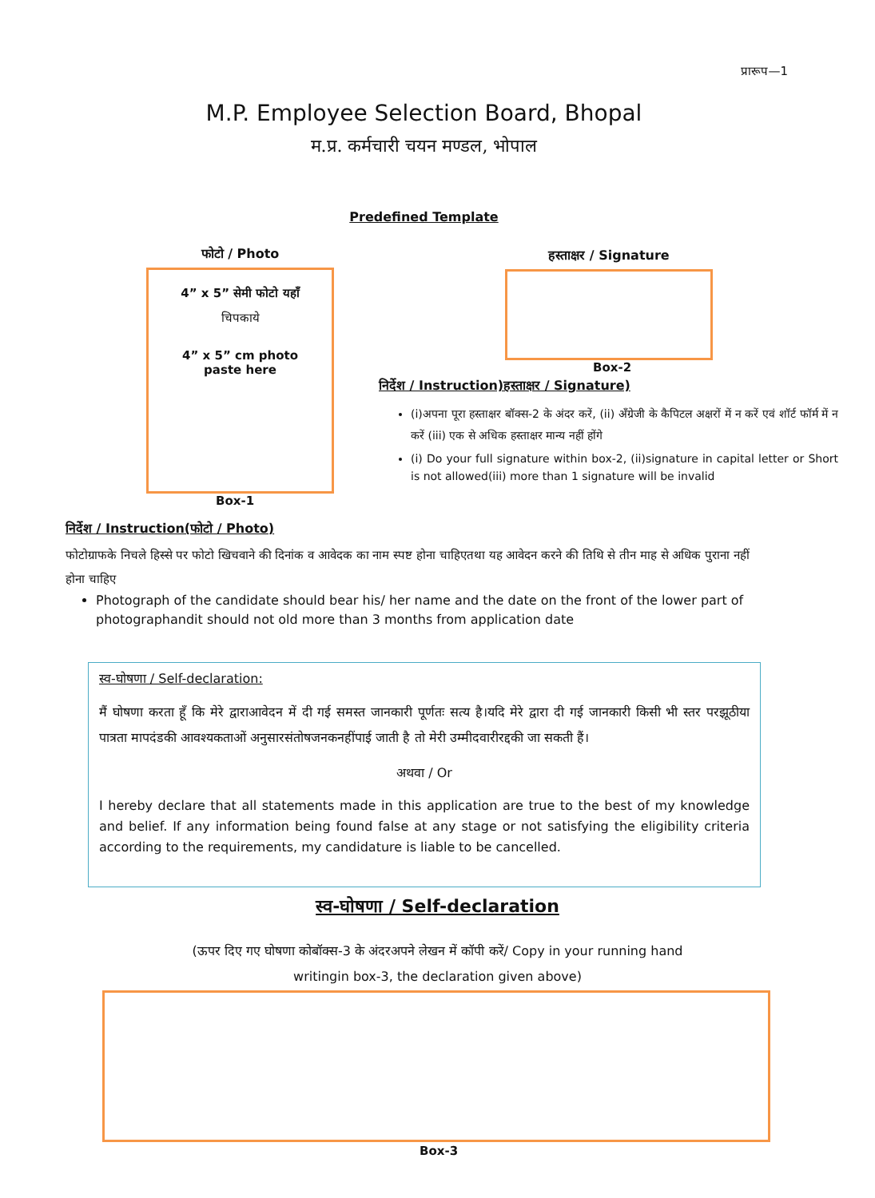प्रारूप—1
M.P. Employee Selection Board, Bhopal
म.प्र. कर्मचारी चयन मण्डल, भोपाल
Predefined Template
फोटो / Photo
4” x 5” सेमी फोटो यहाँ
चिपकाये
4” x 5” cm photo
paste here
Box-1
हस्ताक्षर / Signature
Box-2
निर्देश / Instruction)हस्ताक्षर / Signature)
(i)अपना पूरा हस्ताक्षर बॉक्स-2 के अंदर करें, (ii) अँग्रेजी के कैपिटल अक्षरों में न करें एवं शॉर्ट फॉर्म में न करें (iii) एक से अधिक हस्ताक्षर मान्य नहीं होंगे
(i) Do your full signature within box-2, (ii)signature in capital letter or Short is not allowed(iii) more than 1 signature will be invalid
निर्देश / Instruction(फोटो / Photo)
फोटोग्राफके निचले हिस्से पर फोटो खिचवाने की दिनांक व आवेदक का नाम स्पष्ट होना चाहिएतथा यह आवेदन करने की तिथि से तीन माह से अधिक पुराना नहीं होना चाहिए
Photograph of the candidate should bear his/ her name and the date on the front of the lower part of photographandit should not old more than 3 months from application date
स्व-घोषणा / Self-declaration:
मैं घोषणा करता हूँ कि मेरे द्वाराआवेदन में दी गई समस्त जानकारी पूर्णतः सत्य है।यदि मेरे द्वारा दी गई जानकारी किसी भी स्तर परझूठीया पात्रता मापदंडकी आवश्यकताओं अनुसारसंतोषजनकनहींपाई जाती है तो मेरी उम्मीदवारीरद्दकी जा सकती हैं।
अथवा / Or
I hereby declare that all statements made in this application are true to the best of my knowledge and belief. If any information being found false at any stage or not satisfying the eligibility criteria according to the requirements, my candidature is liable to be cancelled.
स्व-घोषणा / Self-declaration
(ऊपर दिए गए घोषणा कोबॉक्स-3 के अंदरअपने लेखन में कॉपी करें/ Copy in your running hand writingin box-3, the declaration given above)
Box-3